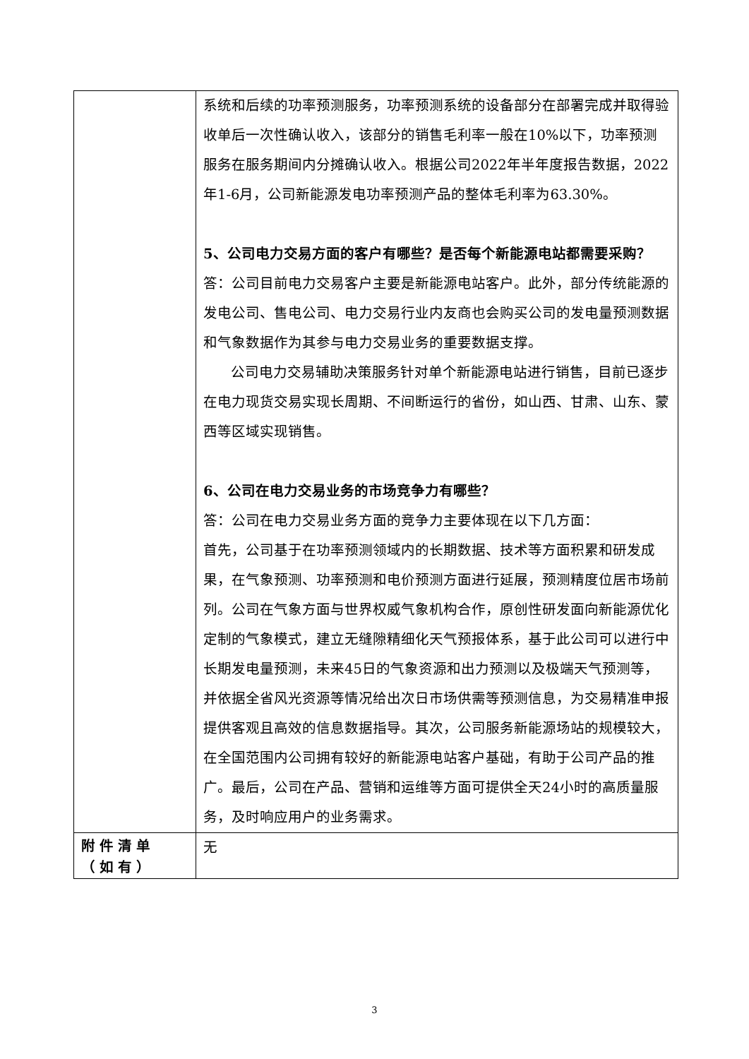| | 系统和后续的功率预测服务，功率预测系统的设备部分在部署完成并取得验收单后一次性确认收入，该部分的销售毛利率一般在10%以下，功率预测服务在服务期间内分摊确认收入。根据公司2022年半年度报告数据，2022年1-6月，公司新能源发电功率预测产品的整体毛利率为63.30%。 5、公司电力交易方面的客户有哪些？是否每个新能源电站都需要采购？ 答：公司目前电力交易客户主要是新能源电站客户。此外，部分传统能源的发电公司、售电公司、电力交易行业内友商也会购买公司的发电量预测数据和气象数据作为其参与电力交易业务的重要数据支撑。 公司电力交易辅助决策服务针对单个新能源电站进行销售，目前已逐步在电力现货交易实现长周期、不间断运行的省份，如山西、甘肃、山东、蒙西等区域实现销售。 6、公司在电力交易业务的市场竞争力有哪些？ 答：公司在电力交易业务方面的竞争力主要体现在以下几方面： 首先，公司基于在功率预测领域内的长期数据、技术等方面积累和研发成果，在气象预测、功率预测和电价预测方面进行延展，预测精度位居市场前列。公司在气象方面与世界权威气象机构合作，原创性研发面向新能源优化定制的气象模式，建立无缝隙精细化天气预报体系，基于此公司可以进行中长期发电量预测，未来45日的气象资源和出力预测以及极端天气预测等，并依据全省风光资源等情况给出次日市场供需等预测信息，为交易精准申报提供客观且高效的信息数据指导。其次，公司服务新能源场站的规模较大，在全国范围内公司拥有较好的新能源电站客户基础，有助于公司产品的推广。最后，公司在产品、营销和运维等方面可提供全天24小时的高质量服务，及时响应用户的业务需求。 |
| 附件清单（如有） | 无 |
3